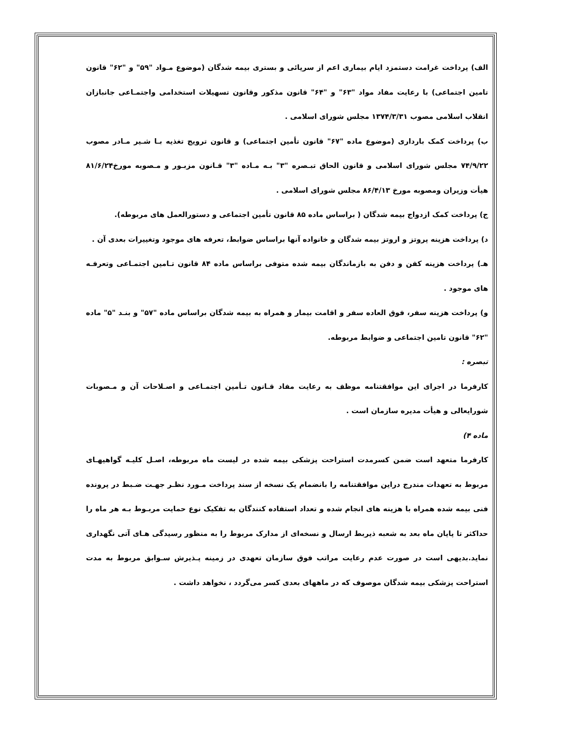الف) پرداخت غرامت دستمزد ایام بیماری اعم از سرپائی و بستری بیمه شدگان (موضوع مـواد "۵۹" و "۶۲" قانون تامین اجتماعی) با رعایت مفاد مواد "۶۳" و "۶۴" قانون مذکور وقانون تسهیلات استخدامی واجتمـاعی جانبازان انقلاب اسلامی مصوب ۱۳۷۴/۳/۳۱ مجلس شورای اسلامی .
ب) پرداخت کمک بارداری (موضوع ماده "۶۷" قانون تأمین اجتماعی) و قانون ترویج تغذیه بـا شـیر مـادر مصوب ۷۴/۹/۲۲ مجلس شورای اسلامی و قانون الحاق تبـصره "۳" بـه مـاده "۳" قـانون مزبـور و مـصوبه مورخ۸۱/۶/۲۴ هیأت وزیران ومصوبه مورخ ۸۶/۴/۱۳ مجلس شورای اسلامی .
ج) پرداخت کمک ازدواج بیمه شدگان ( براساس ماده ۸۵ قانون تأمین اجتماعی و دستورالعمل های مربوطه).
د) پرداخت هزینه پروتز و اروتز بیمه شدگان و خانواده آنها براساس ضوابط، تعرفه های موجود وتغییرات بعدی آن .
هـ) پرداخت هزینه کفن و دفن به بازماندگان بیمه شده متوفی براساس ماده ۸۴ قانون تـامین اجتمـاعی وتعرفـه های موجود .
و) پرداخت هزینه سفر، فوق العاده سفر و اقامت بیمار و همراه به بیمه شدگان براساس ماده "۵۷" و بنـد "۵" ماده "۶۲" قانون تامین اجتماعی و ضوابط مربوطه.
تبصره :
کارفرما در اجرای این موافقتنامه موظف به رعایت مفاد قـانون تـأمین اجتمـاعی و اصـلاحات آن و مـصوبات شورایعالی و هیأت مدیره سازمان است .
ماده ۴)
کارفرما متعهد است ضمن کسرمدت استراحت پزشکی بیمه شده در لیست ماه مربوطه، اصـل کلیـه گواهیهـای مربوط به تعهدات مندرج دراین موافقتنامه را بانضمام یک نسخه از سند پرداخت مـورد نظـر جهـت ضـبط در پرونده فنی بیمه شده همراه با هزینه های انجام شده و تعداد استفاده کنندگان به تفکیک نوع حمایت مربـوط بـه هر ماه را حداکثر تا پایان ماه بعد به شعبه ذیربط ارسال و نسخه‌ای از مدارک مربوط را به منظور رسیدگی هـای آتی نگهداری نماید.بدیهی است در صورت عدم رعایت مراتب فوق سازمان تعهدی در زمینه پـذیرش سـوابق مربوط به مدت استراحت پزشکی بیمه شدگان موصوف که در ماههای بعدی کسر می‌گردد ، نخواهد داشت .